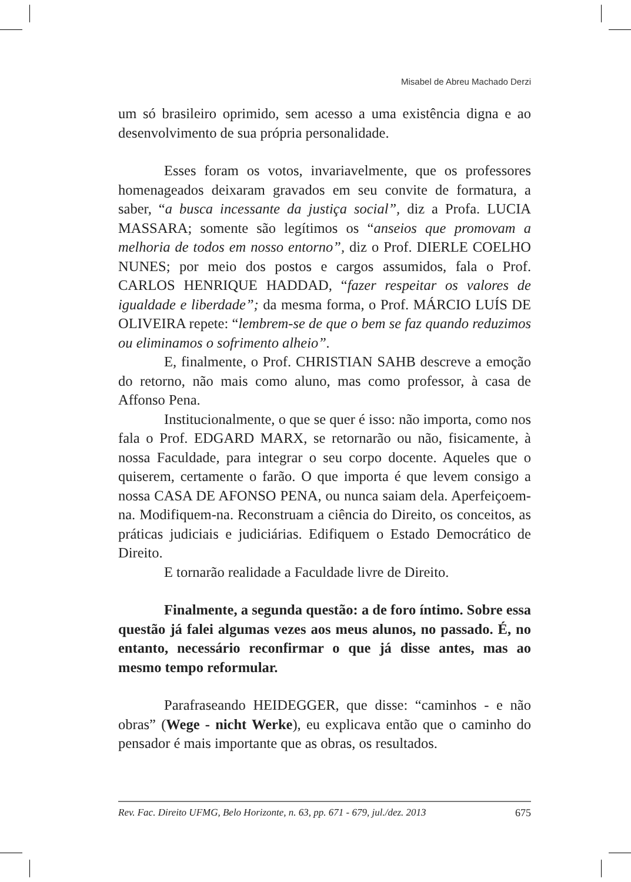Misabel de Abreu Machado Derzi
um só brasileiro oprimido, sem acesso a uma existência digna e ao desenvolvimento de sua própria personalidade.
Esses foram os votos, invariavelmente, que os professores homenageados deixaram gravados em seu convite de formatura, a saber, “a busca incessante da justiça social”, diz a Profa. LUCIA MASSARA; somente são legítimos os “anseios que promovam a melhoria de todos em nosso entorno”, diz o Prof. DIERLE COELHO NUNES; por meio dos postos e cargos assumidos, fala o Prof. CARLOS HENRIQUE HADDAD, “fazer respeitar os valores de igualdade e liberdade”; da mesma forma, o Prof. MÁRCIO LUÍS DE OLIVEIRA repete: “lembrem-se de que o bem se faz quando reduzimos ou eliminamos o sofrimento alheio”.
E, finalmente, o Prof. CHRISTIAN SAHB descreve a emoção do retorno, não mais como aluno, mas como professor, à casa de Affonso Pena.
Institucionalmente, o que se quer é isso: não importa, como nos fala o Prof. EDGARD MARX, se retornarão ou não, fisicamente, à nossa Faculdade, para integrar o seu corpo docente. Aqueles que o quiserem, certamente o farão. O que importa é que levem consigo a nossa CASA DE AFONSO PENA, ou nunca saiam dela. Aperfeiçoem-na. Modifiquem-na. Reconstruam a ciência do Direito, os conceitos, as práticas judiciais e judiciárias. Edifiquem o Estado Democrático de Direito.
E tornarão realidade a Faculdade livre de Direito.
Finalmente, a segunda questão: a de foro íntimo. Sobre essa questão já falei algumas vezes aos meus alunos, no passado. É, no entanto, necessário reconfirmar o que já disse antes, mas ao mesmo tempo reformular.
Parafraseando HEIDEGGER, que disse: “caminhos - e não obras” (Wege - nicht Werke), eu explicava então que o caminho do pensador é mais importante que as obras, os resultados.
Rev. Fac. Direito UFMG, Belo Horizonte, n. 63, pp. 671 - 679, jul./dez. 2013 675